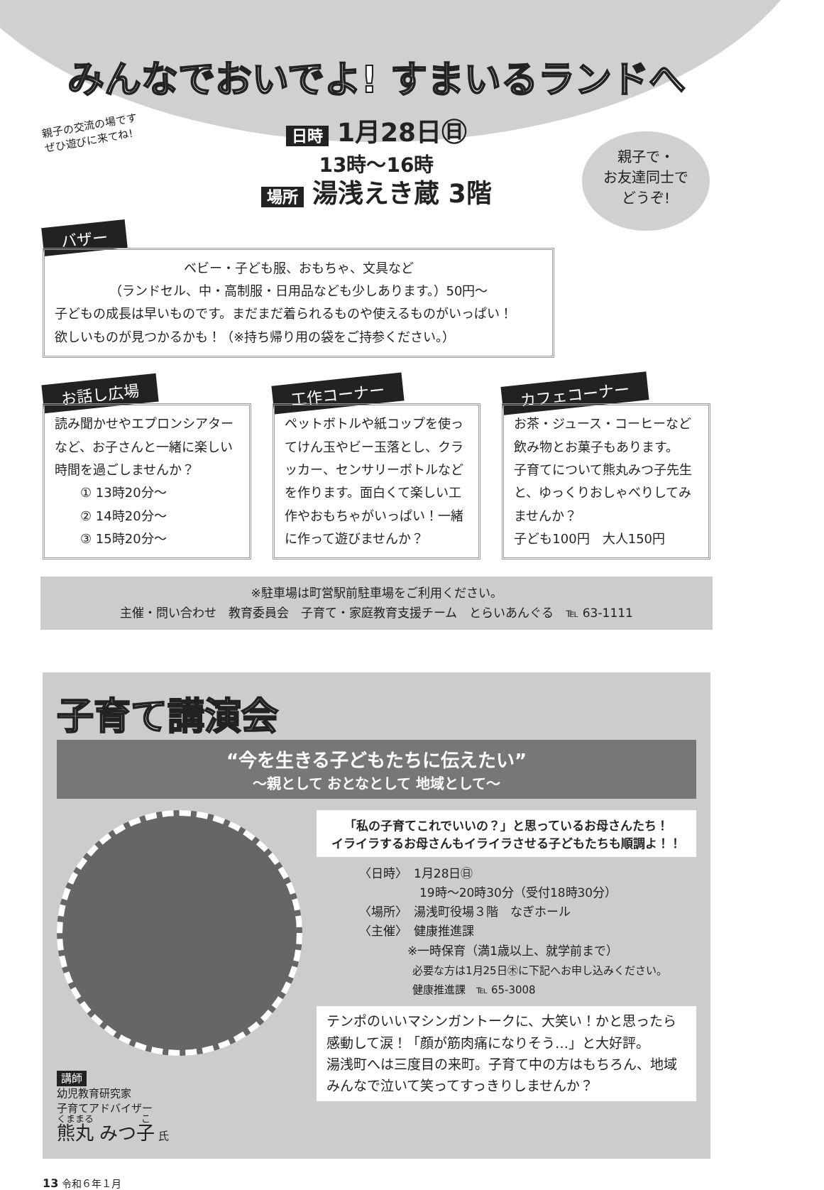みんなでおいでよ! すまいるランドへ
親子の交流の場です
ぜひ遊びに来てね!
親子で・
お友達同士で
どうぞ!
日時 1月28日㊐
13時～16時
場所 湯浅えき蔵 3階
バザー
ベビー・子ども服、おもちゃ、文具など
（ランドセル、中・高制服・日用品なども少しあります。）50円～
子どもの成長は早いものです。まだまだ着られるものや使えるものがいっぱい！
欲しいものが見つかるかも！（※持ち帰り用の袋をご持参ください。）
お話し広場
読み聞かせやエプロンシアターなど、お子さんと一緒に楽しい時間を過ごしませんか？
　　① 13時20分～
　　② 14時20分～
　　③ 15時20分～
工作コーナー
ペットボトルや紙コップを使ってけん玉やビー玉落とし、クラッカー、センサリーボトルなどを作ります。面白くて楽しい工作やおもちゃがいっぱい！一緒に作って遊びませんか？
カフェコーナー
お茶・ジュース・コーヒーなど飲み物とお菓子もあります。
子育てについて熊丸みつ子先生と、ゆっくりおしゃべりしてみませんか？
子ども100円　大人150円
※駐車場は町営駅前駐車場をご利用ください。
主催・問い合わせ　教育委員会　子育て・家庭教育支援チーム　とらいあんぐる　℡ 63-1111
子育て講演会
“今を生きる子どもたちに伝えたい”
～親として おとなとして 地域として～
講師
幼児教育研究家
子育てアドバイザー
熊丸 みつ子 氏
「私の子育てこれでいいの？」と思っているお母さんたち！
イライラするお母さんもイライラさせる子どもたちも順調よ！！
〈日時〉　1月28日㊐
　　　　　19時～20時30分（受付18時30分）
〈場所〉　湯浅町役場３階　なぎホール
〈主催〉　健康推進課
　　　　※一時保育（満1歳以上、就学前まで）
　　　　　必要な方は1月25日㊍に下記へお申し込みください。
　　　　　健康推進課　℡ 65-3008
テンポのいいマシンガントークに、大笑い！かと思ったら感動して涙！「顔が筋肉痛になりそう…」と大好評。
湯浅町へは三度目の来町。子育て中の方はもちろん、地域みんなで泣いて笑ってすっきりしませんか？
13 令和６年１月